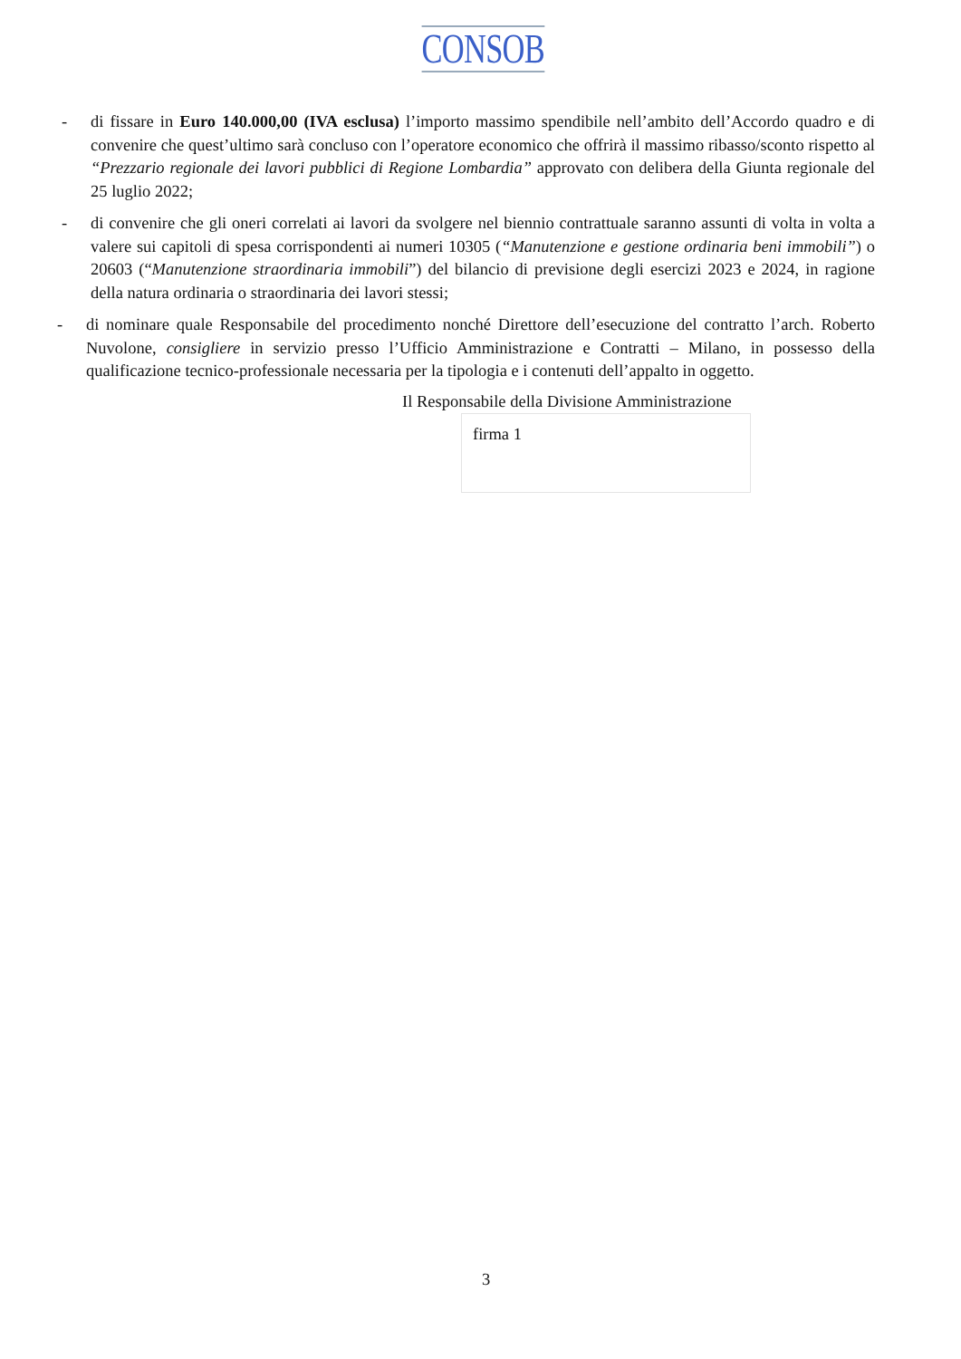CONSOB
- di fissare in Euro 140.000,00 (IVA esclusa) l’importo massimo spendibile nell’ambito dell’Accordo quadro e di convenire che quest’ultimo sarà concluso con l’operatore economico che offrirà il massimo ribasso/sconto rispetto al “Prezzario regionale dei lavori pubblici di Regione Lombardia” approvato con delibera della Giunta regionale del 25 luglio 2022;
- di convenire che gli oneri correlati ai lavori da svolgere nel biennio contrattuale saranno assunti di volta in volta a valere sui capitoli di spesa corrispondenti ai numeri 10305 (“Manutenzione e gestione ordinaria beni immobili”) o 20603 (“Manutenzione straordinaria immobili”) del bilancio di previsione degli esercizi 2023 e 2024, in ragione della natura ordinaria o straordinaria dei lavori stessi;
- di nominare quale Responsabile del procedimento nonché Direttore dell’esecuzione del contratto l’arch. Roberto Nuvolone, consigliere in servizio presso l’Ufficio Amministrazione e Contratti – Milano, in possesso della qualificazione tecnico-professionale necessaria per la tipologia e i contenuti dell’appalto in oggetto.
Il Responsabile della Divisione Amministrazione
firma 1
3